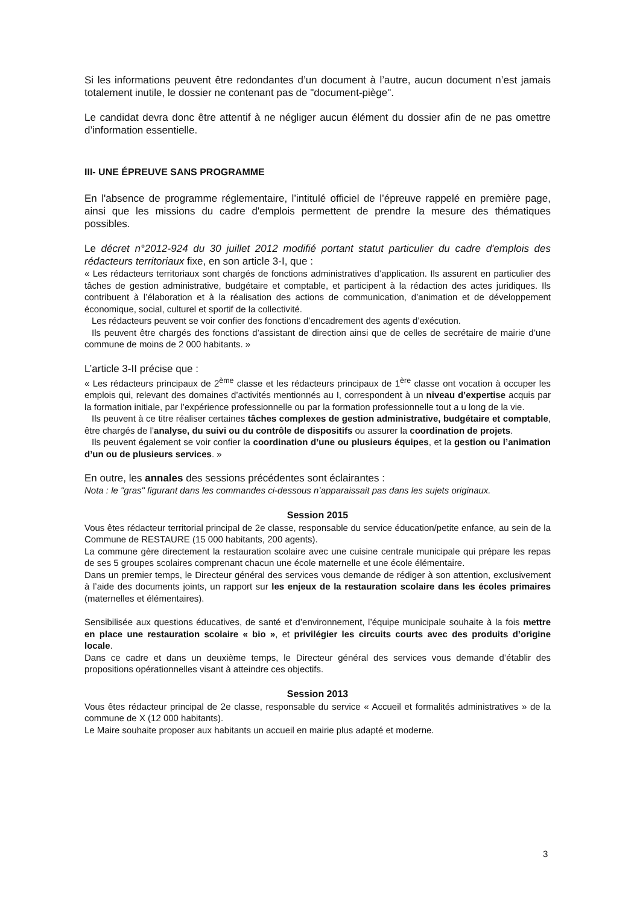Si les informations peuvent être redondantes d’un document à l’autre, aucun document n’est jamais totalement inutile, le dossier ne contenant pas de "document-piège".
Le candidat devra donc être attentif à ne négliger aucun élément du dossier afin de ne pas omettre d’information essentielle.
III- UNE ÉPREUVE SANS PROGRAMME
En l'absence de programme réglementaire, l’intitulé officiel de l’épreuve rappelé en première page, ainsi que les missions du cadre d'emplois permettent de prendre la mesure des thématiques possibles.
Le décret n°2012-924 du 30 juillet 2012 modifié portant statut particulier du cadre d'emplois des rédacteurs territoriaux fixe, en son article 3-I, que :
« Les rédacteurs territoriaux sont chargés de fonctions administratives d’application. Ils assurent en particulier des tâches de gestion administrative, budgétaire et comptable, et participent à la rédaction des actes juridiques. Ils contribuent à l’élaboration et à la réalisation des actions de communication, d’animation et de développement économique, social, culturel et sportif de la collectivité.
Les rédacteurs peuvent se voir confier des fonctions d’encadrement des agents d’exécution.
Ils peuvent être chargés des fonctions d’assistant de direction ainsi que de celles de secrétaire de mairie d’une commune de moins de 2 000 habitants. »
L’article 3-II précise que :
« Les rédacteurs principaux de 2<sup>ème</sup> classe et les rédacteurs principaux de 1<sup>ère</sup> classe ont vocation à occuper les emplois qui, relevant des domaines d’activités mentionnés au I, correspondent à un niveau d’expertise acquis par la formation initiale, par l’expérience professionnelle ou par la formation professionnelle tout a u long de la vie.
Ils peuvent à ce titre réaliser certaines tâches complexes de gestion administrative, budgétaire et comptable, être chargés de l’analyse, du suivi ou du contrôle de dispositifs ou assurer la coordination de projets.
Ils peuvent également se voir confier la coordination d’une ou plusieurs équipes, et la gestion ou l’animation d’un ou de plusieurs services. »
En outre, les annales des sessions précédentes sont éclairantes :
Nota : le "gras" figurant dans les commandes ci-dessous n’apparaissait pas dans les sujets originaux.
Session 2015
Vous êtes rédacteur territorial principal de 2e classe, responsable du service éducation/petite enfance, au sein de la Commune de RESTAURE (15 000 habitants, 200 agents).
La commune gère directement la restauration scolaire avec une cuisine centrale municipale qui prépare les repas de ses 5 groupes scolaires comprenant chacun une école maternelle et une école élémentaire.
Dans un premier temps, le Directeur général des services vous demande de rédiger à son attention, exclusivement à l’aide des documents joints, un rapport sur les enjeux de la restauration scolaire dans les écoles primaires (maternelles et élémentaires).
Sensibilisée aux questions éducatives, de santé et d’environnement, l’équipe municipale souhaite à la fois mettre en place une restauration scolaire « bio », et privilégier les circuits courts avec des produits d’origine locale.
Dans ce cadre et dans un deuxième temps, le Directeur général des services vous demande d’établir des propositions opérationnelles visant à atteindre ces objectifs.
Session 2013
Vous êtes rédacteur principal de 2e classe, responsable du service « Accueil et formalités administratives » de la commune de X (12 000 habitants).
Le Maire souhaite proposer aux habitants un accueil en mairie plus adapté et moderne.
3